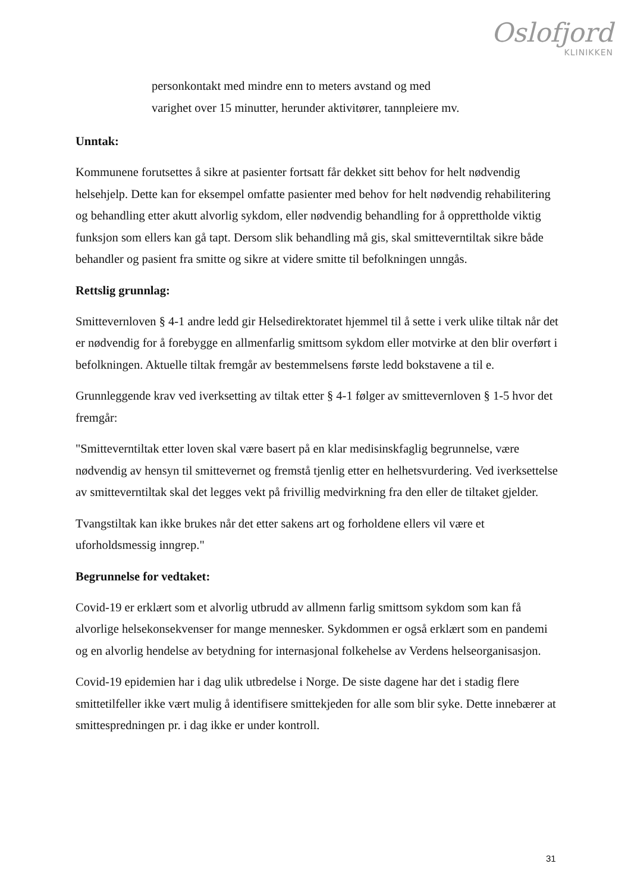Oslofjord
KLINIKKEN
personkontakt med mindre enn to meters avstand og med
varighet over 15 minutter, herunder aktivitører, tannpleiere mv.
Unntak:
Kommunene forutsettes å sikre at pasienter fortsatt får dekket sitt behov for helt nødvendig helsehjelp. Dette kan for eksempel omfatte pasienter med behov for helt nødvendig rehabilitering og behandling etter akutt alvorlig sykdom, eller nødvendig behandling for å opprettholde viktig funksjon som ellers kan gå tapt. Dersom slik behandling må gis, skal smitteverntiltak sikre både behandler og pasient fra smitte og sikre at videre smitte til befolkningen unngås.
Rettslig grunnlag:
Smittevernloven § 4-1 andre ledd gir Helsedirektoratet hjemmel til å sette i verk ulike tiltak når det er nødvendig for å forebygge en allmenfarlig smittsom sykdom eller motvirke at den blir overført i befolkningen. Aktuelle tiltak fremgår av bestemmelsens første ledd bokstavene a til e.
Grunnleggende krav ved iverksetting av tiltak etter § 4-1 følger av smittevernloven § 1-5 hvor det fremgår:
"Smitteverntiltak etter loven skal være basert på en klar medisinskfaglig begrunnelse, være nødvendig av hensyn til smittevernet og fremstå tjenlig etter en helhetsvurdering. Ved iverksettelse av smitteverntiltak skal det legges vekt på frivillig medvirkning fra den eller de tiltaket gjelder.
Tvangstiltak kan ikke brukes når det etter sakens art og forholdene ellers vil være et uforholdsmessig inngrep."
Begrunnelse for vedtaket:
Covid-19 er erklært som et alvorlig utbrudd av allmenn farlig smittsom sykdom som kan få alvorlige helsekonsekvenser for mange mennesker. Sykdommen er også erklært som en pandemi og en alvorlig hendelse av betydning for internasjonal folkehelse av Verdens helseorganisasjon.
Covid-19 epidemien har i dag ulik utbredelse i Norge. De siste dagene har det i stadig flere smittetilfeller ikke vært mulig å identifisere smittekjeden for alle som blir syke. Dette innebærer at smittespredningen pr. i dag ikke er under kontroll.
31